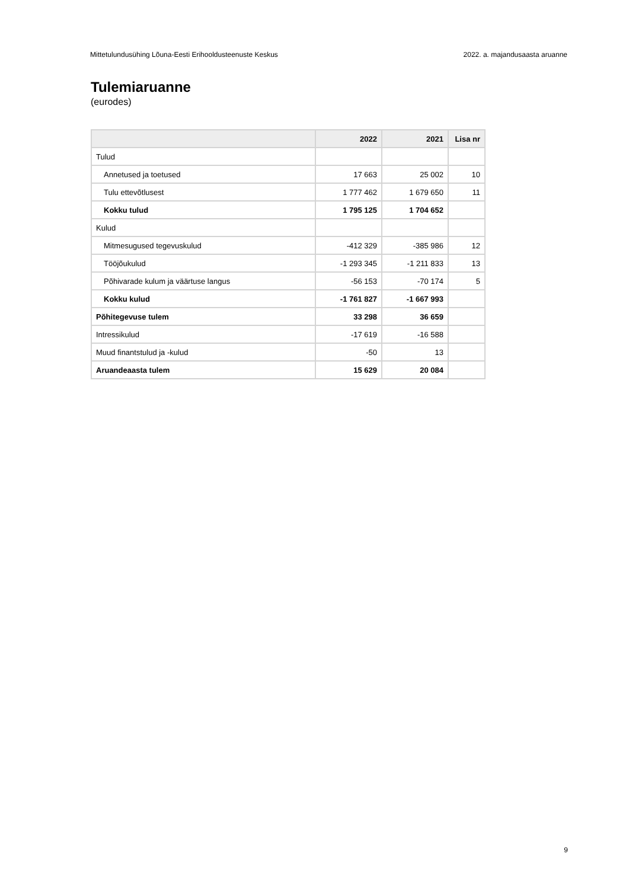Mittetulundusühing Lõuna-Eesti Erihooldusteenuste Keskus 2022. a. majandusaasta aruanne
Tulemiaruanne
(eurodes)
| | 2022 | 2021 | Lisa nr |
| --- | --- | --- | --- |
| Tulud | | | |
| Annetused ja toetused | 17 663 | 25 002 | 10 |
| Tulu ettevõtlusest | 1 777 462 | 1 679 650 | 11 |
| Kokku tulud | 1 795 125 | 1 704 652 | |
| Kulud | | | |
| Mitmesugused tegevuskulud | -412 329 | -385 986 | 12 |
| Tööjõukulud | -1 293 345 | -1 211 833 | 13 |
| Põhivarade kulum ja väärtuse langus | -56 153 | -70 174 | 5 |
| Kokku kulud | -1 761 827 | -1 667 993 | |
| Põhitegevuse tulem | 33 298 | 36 659 | |
| Intressikulud | -17 619 | -16 588 | |
| Muud finantstulud ja -kulud | -50 | 13 | |
| Aruandeaasta tulem | 15 629 | 20 084 | |
9